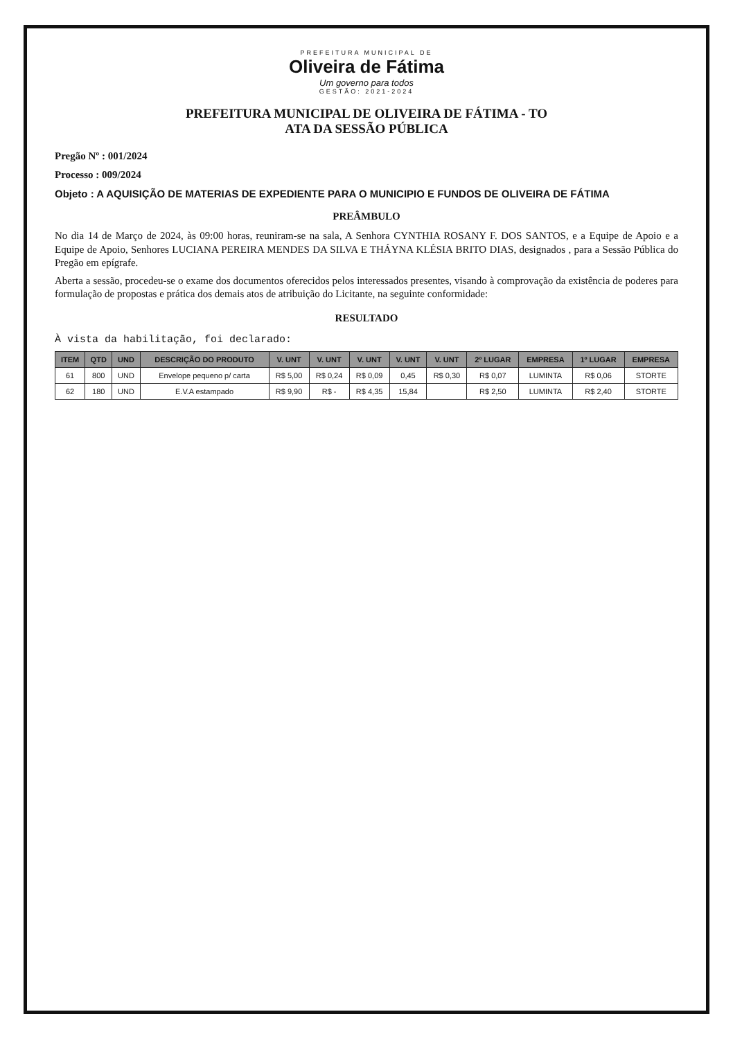PREFEITURA MUNICIPAL DE
Oliveira de Fátima
Um governo para todos
GESTÃO: 2021-2024
PREFEITURA MUNICIPAL DE OLIVEIRA DE FÁTIMA - TO
ATA DA SESSÃO PÚBLICA
Pregão Nº : 001/2024
Processo : 009/2024
Objeto : A AQUISIÇÃO DE MATERIAS DE EXPEDIENTE PARA O MUNICIPIO E FUNDOS DE OLIVEIRA DE FÁTIMA
PREÂMBULO
No dia 14 de Março de 2024, às 09:00 horas, reuniram-se na sala, A Senhora CYNTHIA ROSANY F. DOS SANTOS, e a Equipe de Apoio e a Equipe de Apoio, Senhores LUCIANA PEREIRA MENDES DA SILVA E THÁYNA KLÉSIA BRITO DIAS, designados , para a Sessão Pública do Pregão em epígrafe.
Aberta a sessão, procedeu-se o exame dos documentos oferecidos pelos interessados presentes, visando à comprovação da existência de poderes para formulação de propostas e prática dos demais atos de atribuição do Licitante, na seguinte conformidade:
RESULTADO
À vista da habilitação, foi declarado:
| ITEM | QTD | UND | DESCRIÇÃO DO PRODUTO | V. UNT | V. UNT | V. UNT | V. UNT | V. UNT | 2º LUGAR | EMPRESA | 1º LUGAR | EMPRESA |
| --- | --- | --- | --- | --- | --- | --- | --- | --- | --- | --- | --- | --- |
| 61 | 800 | UND | Envelope pequeno p/ carta | R$ 5,00 | R$ 0,24 | R$ 0,09 | 0,45 | R$ 0,30 | R$ 0,07 | LUMINTA | R$ 0,06 | STORTE |
| 62 | 180 | UND | E.V.A estampado | R$ 9,90 | R$ - | R$ 4,35 | 15,84 | | R$ 2,50 | LUMINTA | R$ 2,40 | STORTE |